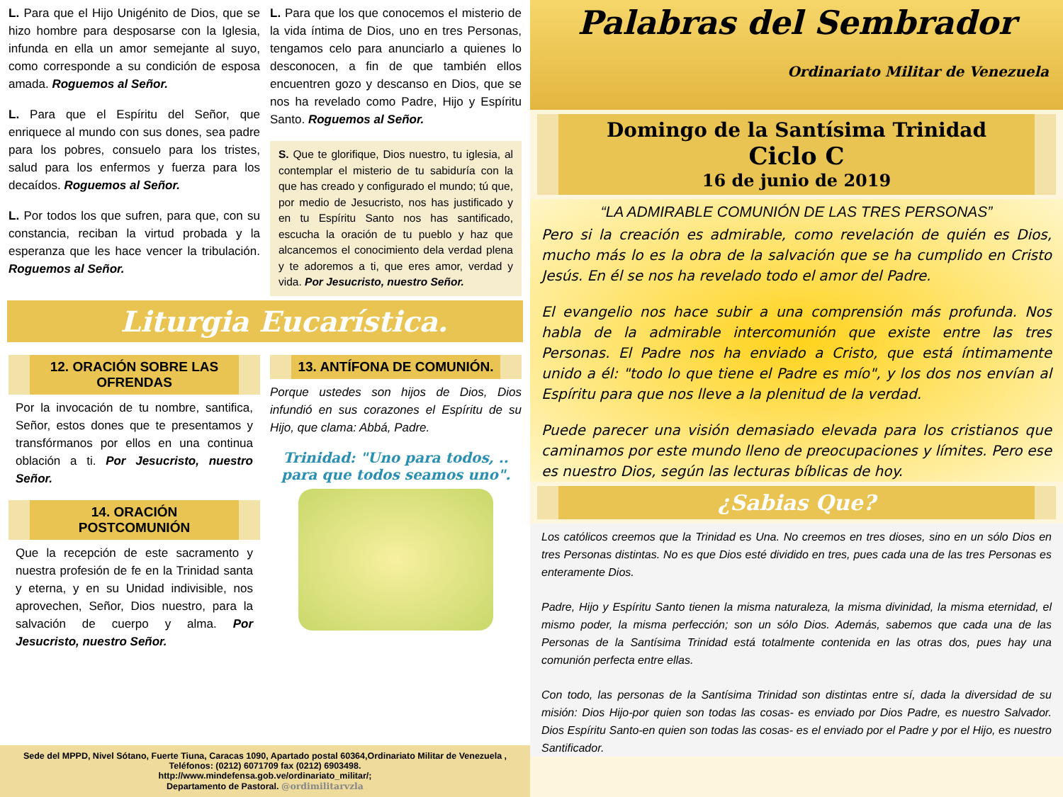L. Para que el Hijo Unigénito de Dios, que se hizo hombre para desposarse con la Iglesia, infunda en ella un amor semejante al suyo, como corresponde a su condición de esposa amada. Roguemos al Señor.
L. Para que el Espíritu del Señor, que enriquece al mundo con sus dones, sea padre para los pobres, consuelo para los tristes, salud para los enfermos y fuerza para los decaídos. Roguemos al Señor.
L. Por todos los que sufren, para que, con su constancia, reciban la virtud probada y la esperanza que les hace vencer la tribulación. Roguemos al Señor.
L. Para que los que conocemos el misterio de la vida íntima de Dios, uno en tres Personas, tengamos celo para anunciarlo a quienes lo desconocen, a fin de que también ellos encuentren gozo y descanso en Dios, que se nos ha revelado como Padre, Hijo y Espíritu Santo. Roguemos al Señor.
S. Que te glorifique, Dios nuestro, tu iglesia, al contemplar el misterio de tu sabiduría con la que has creado y configurado el mundo; tú que, por medio de Jesucristo, nos has justificado y en tu Espíritu Santo nos has santificado, escucha la oración de tu pueblo y haz que alcancemos el conocimiento dela verdad plena y te adoremos a ti, que eres amor, verdad y vida. Por Jesucristo, nuestro Señor.
Liturgia Eucarística.
12. ORACIÓN SOBRE LAS OFRENDAS
Por la invocación de tu nombre, santifica, Señor, estos dones que te presentamos y transfórmanos por ellos en una continua oblación a ti. Por Jesucristo, nuestro Señor.
14. ORACIÓN POSTCOMUNIÓN
Que la recepción de este sacramento y nuestra profesión de fe en la Trinidad santa y eterna, y en su Unidad indivisible, nos aprovechen, Señor, Dios nuestro, para la salvación de cuerpo y alma. Por Jesucristo, nuestro Señor.
13. ANTÍFONA DE COMUNIÓN.
Porque ustedes son hijos de Dios, Dios infundió en sus corazones el Espíritu de su Hijo, que clama: Abbá, Padre.
Trinidad: "Uno para todos, .. para que todos seamos uno".
Sede del MPPD, Nivel Sótano, Fuerte Tiuna, Caracas 1090, Apartado postal 60364,Ordinariato Militar de Venezuela , Teléfonos: (0212) 6071709 fax (0212) 6903498.
http://www.mindefensa.gob.ve/ordinariato_militar/;
Departamento de Pastoral. @ordimilitarvzla
Palabras del Sembrador
Ordinariato Militar de Venezuela
Domingo de la Santísima Trinidad
Ciclo C
16 de junio de 2019
“LA ADMIRABLE COMUNIÓN DE LAS TRES PERSONAS”
Pero si la creación es admirable, como revelación de quién es Dios, mucho más lo es la obra de la salvación que se ha cumplido en Cristo Jesús. En él se nos ha revelado todo el amor del Padre.
El evangelio nos hace subir a una comprensión más profunda. Nos habla de la admirable intercomunión que existe entre las tres Personas. El Padre nos ha enviado a Cristo, que está íntimamente unido a él: "todo lo que tiene el Padre es mío", y los dos nos envían al Espíritu para que nos lleve a la plenitud de la verdad.
Puede parecer una visión demasiado elevada para los cristianos que caminamos por este mundo lleno de preocupaciones y límites. Pero ese es nuestro Dios, según las lecturas bíblicas de hoy.
¿Sabias Que?
Los católicos creemos que la Trinidad es Una. No creemos en tres dioses, sino en un sólo Dios en tres Personas distintas. No es que Dios esté dividido en tres, pues cada una de las tres Personas es enteramente Dios.
Padre, Hijo y Espíritu Santo tienen la misma naturaleza, la misma divinidad, la misma eternidad, el mismo poder, la misma perfección; son un sólo Dios. Además, sabemos que cada una de las Personas de la Santísima Trinidad está totalmente contenida en las otras dos, pues hay una comunión perfecta entre ellas.
Con todo, las personas de la Santísima Trinidad son distintas entre sí, dada la diversidad de su misión: Dios Hijo-por quien son todas las cosas- es enviado por Dios Padre, es nuestro Salvador. Dios Espíritu Santo-en quien son todas las cosas- es el enviado por el Padre y por el Hijo, es nuestro Santificador.